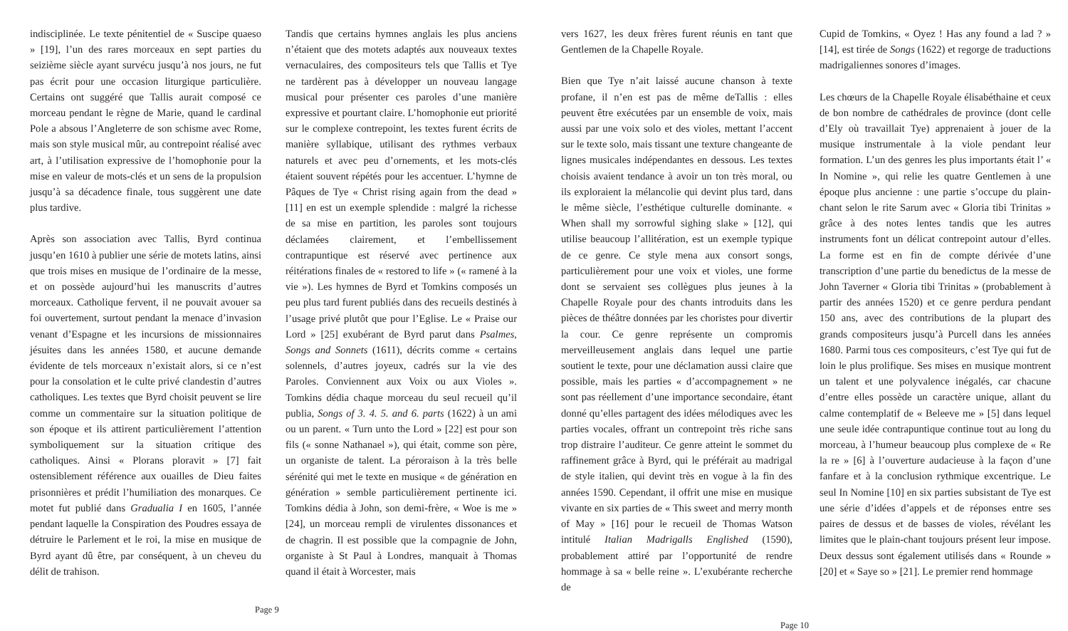indisciplinée. Le texte pénitentiel de « Suscipe quaeso » [19], l’un des rares morceaux en sept parties du seizième siècle ayant survécu jusqu’à nos jours, ne fut pas écrit pour une occasion liturgique particulière. Certains ont suggéré que Tallis aurait composé ce morceau pendant le règne de Marie, quand le cardinal Pole a absous l’Angleterre de son schisme avec Rome, mais son style musical mûr, au contrepoint réalisé avec art, à l’utilisation expressive de l’homophonie pour la mise en valeur de mots-clés et un sens de la propulsion jusqu’à sa décadence finale, tous suggèrent une date plus tardive.
Après son association avec Tallis, Byrd continua jusqu’en 1610 à publier une série de motets latins, ainsi que trois mises en musique de l’ordinaire de la messe, et on possède aujourd’hui les manuscrits d’autres morceaux. Catholique fervent, il ne pouvait avouer sa foi ouvertement, surtout pendant la menace d’invasion venant d’Espagne et les incursions de missionnaires jésuites dans les années 1580, et aucune demande évidente de tels morceaux n’existait alors, si ce n’est pour la consolation et le culte privé clandestin d’autres catholiques. Les textes que Byrd choisit peuvent se lire comme un commentaire sur la situation politique de son époque et ils attirent particulièrement l’attention symboliquement sur la situation critique des catholiques. Ainsi « Plorans ploravit » [7] fait ostensiblement référence aux ouailles de Dieu faites prisonnières et prédit l’humiliation des monarques. Ce motet fut publié dans Gradualia I en 1605, l’année pendant laquelle la Conspiration des Poudres essaya de détruire le Parlement et le roi, la mise en musique de Byrd ayant dû être, par conséquent, à un cheveu du délit de trahison.
Tandis que certains hymnes anglais les plus anciens n’étaient que des motets adaptés aux nouveaux textes vernaculaires, des compositeurs tels que Tallis et Tye ne tardèrent pas à développer un nouveau langage musical pour présenter ces paroles d’une manière expressive et pourtant claire. L’homophonie eut priorité sur le complexe contrepoint, les textes furent écrits de manière syllabique, utilisant des rythmes verbaux naturels et avec peu d’ornements, et les mots-clés étaient souvent répétés pour les accentuer. L’hymne de Pâques de Tye « Christ rising again from the dead » [11] en est un exemple splendide : malgré la richesse de sa mise en partition, les paroles sont toujours déclamées clairement, et l’embellissement contrapuntique est réservé avec pertinence aux réitérations finales de « restored to life » (« ramené à la vie »). Les hymnes de Byrd et Tomkins composés un peu plus tard furent publiés dans des recueils destinés à l’usage privé plutôt que pour l’Eglise. Le « Praise our Lord » [25] exubérant de Byrd parut dans Psalmes, Songs and Sonnets (1611), décrits comme « certains solennels, d’autres joyeux, cadrés sur la vie des Paroles. Conviennent aux Voix ou aux Violes ». Tomkins dédia chaque morceau du seul recueil qu’il publia, Songs of 3. 4. 5. and 6. parts (1622) à un ami ou un parent. « Turn unto the Lord » [22] est pour son fils (« sonne Nathanael »), qui était, comme son père, un organiste de talent. La péroraison à la très belle sérénité qui met le texte en musique « de génération en génération » semble particulièrement pertinente ici. Tomkins dédia à John, son demi-frère, « Woe is me » [24], un morceau rempli de virulentes dissonances et de chagrin. Il est possible que la compagnie de John, organiste à St Paul à Londres, manquait à Thomas quand il était à Worcester, mais
Page 9
vers 1627, les deux frères furent réunis en tant que Gentlemen de la Chapelle Royale.
Bien que Tye n’ait laissé aucune chanson à texte profane, il n’en est pas de même deTallis : elles peuvent être exécutées par un ensemble de voix, mais aussi par une voix solo et des violes, mettant l’accent sur le texte solo, mais tissant une texture changeante de lignes musicales indépendantes en dessous. Les textes choisis avaient tendance à avoir un ton très moral, ou ils exploraient la mélancolie qui devint plus tard, dans le même siècle, l’esthétique culturelle dominante. « When shall my sorrowful sighing slake » [12], qui utilise beaucoup l’allitération, est un exemple typique de ce genre. Ce style mena aux consort songs, particulièrement pour une voix et violes, une forme dont se servaient ses collègues plus jeunes à la Chapelle Royale pour des chants introduits dans les pièces de théâtre données par les choristes pour divertir la cour. Ce genre représente un compromis merveilleusement anglais dans lequel une partie soutient le texte, pour une déclamation aussi claire que possible, mais les parties « d’accompagnement » ne sont pas réellement d’une importance secondaire, étant donné qu’elles partagent des idées mélodiques avec les parties vocales, offrant un contrepoint très riche sans trop distraire l’auditeur. Ce genre atteint le sommet du raffinement grâce à Byrd, qui le préférait au madrigal de style italien, qui devint très en vogue à la fin des années 1590. Cependant, il offrit une mise en musique vivante en six parties de « This sweet and merry month of May » [16] pour le recueil de Thomas Watson intitulé Italian Madrigalls Englished (1590), probablement attiré par l’opportunité de rendre hommage à sa « belle reine ». L’exubérante recherche de
Cupid de Tomkins, « Oyez ! Has any found a lad ? » [14], est tirée de Songs (1622) et regorge de traductions madrigaliennes sonores d’images.
Les chœurs de la Chapelle Royale élisabéthaine et ceux de bon nombre de cathédrales de province (dont celle d’Ely où travaillait Tye) apprenaient à jouer de la musique instrumentale à la viole pendant leur formation. L’un des genres les plus importants était l’ « In Nomine », qui relie les quatre Gentlemen à une époque plus ancienne : une partie s’occupe du plain-chant selon le rite Sarum avec « Gloria tibi Trinitas » grâce à des notes lentes tandis que les autres instruments font un délicat contrepoint autour d’elles. La forme est en fin de compte dérivée d’une transcription d’une partie du benedictus de la messe de John Taverner « Gloria tibi Trinitas » (probablement à partir des années 1520) et ce genre perdura pendant 150 ans, avec des contributions de la plupart des grands compositeurs jusqu’à Purcell dans les années 1680. Parmi tous ces compositeurs, c’est Tye qui fut de loin le plus prolifique. Ses mises en musique montrent un talent et une polyvalence inégalés, car chacune d’entre elles possède un caractère unique, allant du calme contemplatif de « Beleeve me » [5] dans lequel une seule idée contrapuntique continue tout au long du morceau, à l’humeur beaucoup plus complexe de « Re la re » [6] à l’ouverture audacieuse à la façon d’une fanfare et à la conclusion rythmique excentrique. Le seul In Nomine [10] en six parties subsistant de Tye est une série d’idées d’appels et de réponses entre ses paires de dessus et de basses de violes, révélant les limites que le plain-chant toujours présent leur impose. Deux dessus sont également utilisés dans « Rounde » [20] et « Saye so » [21]. Le premier rend hommage
Page 10